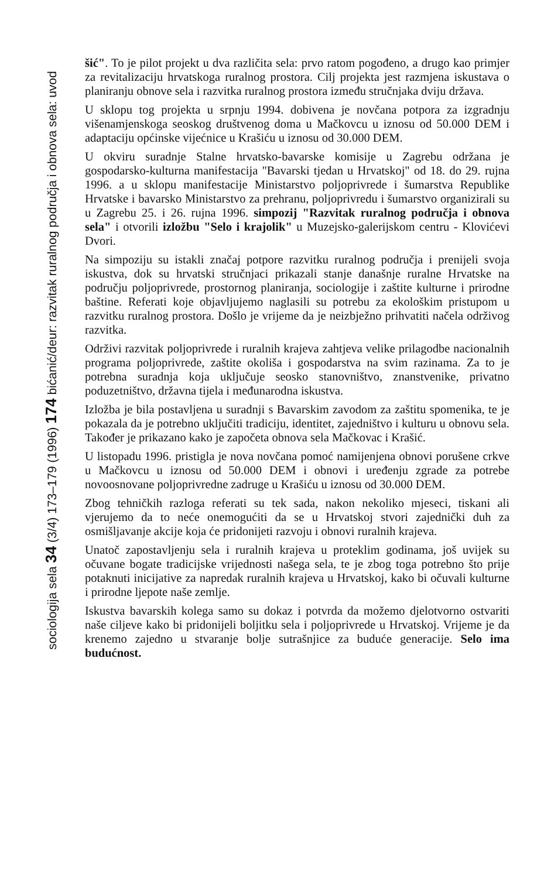sociologija sela 34 (3/4) 173–179 (1996) 174 bićanić/deur: razvitak ruralnog područja i obnova sela: uvod
šić". To je pilot projekt u dva različita sela: prvo ratom pogođeno, a drugo kao primjer za revitalizaciju hrvatskoga ruralnog prostora. Cilj projekta jest razmjena iskustava o planiranju obnove sela i razvitka ruralnog prostora između stručnjaka dviju država.
U sklopu tog projekta u srpnju 1994. dobivena je novčana potpora za izgradnju višenamjenskoga seoskog društvenog doma u Mačkovcu u iznosu od 50.000 DEM i adaptaciju općinske vijećnice u Krašiću u iznosu od 30.000 DEM.
U okviru suradnje Stalne hrvatsko-bavarske komisije u Zagrebu održana je gospodarsko-kulturna manifestacija "Bavarski tjedan u Hrvatskoj" od 18. do 29. rujna 1996. a u sklopu manifestacije Ministarstvo poljoprivrede i šumarstva Republike Hrvatske i bavarsko Ministarstvo za prehranu, poljoprivredu i šumarstvo organizirali su u Zagrebu 25. i 26. rujna 1996. simpozij "Razvitak ruralnog područja i obnova sela" i otvorili izložbu "Selo i krajolik" u Muzejsko-galerijskom centru - Klovićevi Dvori.
Na simpoziju su istakli značaj potpore razvitku ruralnog područja i prenijeli svoja iskustva, dok su hrvatski stručnjaci prikazali stanje današnje ruralne Hrvatske na području poljoprivrede, prostornog planiranja, sociologije i zaštite kulturne i prirodne baštine. Referati koje objavljujemo naglasili su potrebu za ekološkim pristupom u razvitku ruralnog prostora. Došlo je vrijeme da je neizbježno prihvatiti načela održivog razvitka.
Održivi razvitak poljoprivrede i ruralnih krajeva zahtjeva velike prilagodbe nacionalnih programa poljoprivrede, zaštite okoliša i gospodarstva na svim razinama. Za to je potrebna suradnja koja uključuje seosko stanovništvo, znanstvenike, privatno poduzetništvo, državna tijela i međunarodna iskustva.
Izložba je bila postavljena u suradnji s Bavarskim zavodom za zaštitu spomenika, te je pokazala da je potrebno uključiti tradiciju, identitet, zajedništvo i kulturu u obnovu sela. Također je prikazano kako je započeta obnova sela Mačkovac i Krašić.
U listopadu 1996. pristigla je nova novčana pomoć namijenjena obnovi porušene crkve u Mačkovcu u iznosu od 50.000 DEM i obnovi i uređenju zgrade za potrebe novoosnovane poljoprivredne zadruge u Krašiću u iznosu od 30.000 DEM.
Zbog tehničkih razloga referati su tek sada, nakon nekoliko mjeseci, tiskani ali vjerujemo da to neće onemogućiti da se u Hrvatskoj stvori zajednički duh za osmišljavanje akcije koja će pridonijeti razvoju i obnovi ruralnih krajeva.
Unatoč zapostavljenju sela i ruralnih krajeva u proteklim godinama, još uvijek su očuvane bogate tradicijske vrijednosti našega sela, te je zbog toga potrebno što prije potaknuti inicijative za napredak ruralnih krajeva u Hrvatskoj, kako bi očuvali kulturne i prirodne ljepote naše zemlje.
Iskustva bavarskih kolega samo su dokaz i potvrda da možemo djelotvorno ostvariti naše ciljeve kako bi pridonijeli boljitku sela i poljoprivrede u Hrvatskoj. Vrijeme je da krenemo zajedno u stvaranje bolje sutrašnjice za buduće generacije. Selo ima budućnost.